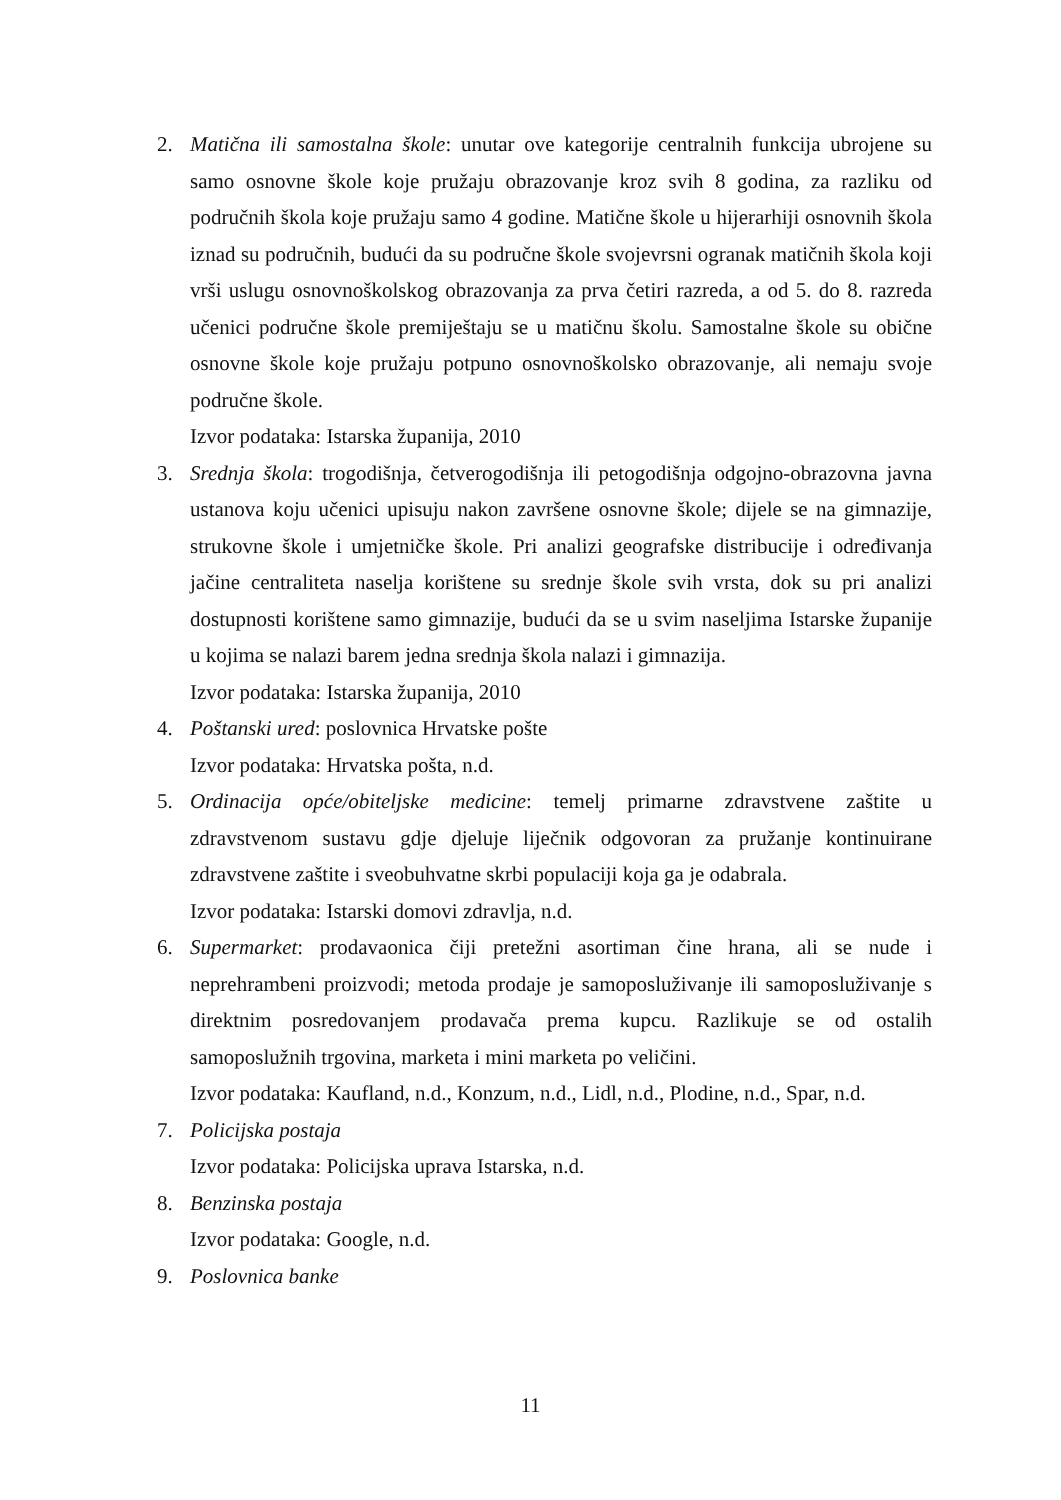2. Matična ili samostalna škole: unutar ove kategorije centralnih funkcija ubrojene su samo osnovne škole koje pružaju obrazovanje kroz svih 8 godina, za razliku od područnih škola koje pružaju samo 4 godine. Matične škole u hijerarhiji osnovnih škola iznad su područnih, budući da su područne škole svojevrsni ogranak matičnih škola koji vrši uslugu osnovnoškolskog obrazovanja za prva četiri razreda, a od 5. do 8. razreda učenici područne škole premiještaju se u matičnu školu. Samostalne škole su obične osnovne škole koje pružaju potpuno osnovnoškolsko obrazovanje, ali nemaju svoje područne škole.
Izvor podataka: Istarska županija, 2010
3. Srednja škola: trogodišnja, četverogodišnja ili petogodišnja odgojno-obrazovna javna ustanova koju učenici upisuju nakon završene osnovne škole; dijele se na gimnazije, strukovne škole i umjetničke škole. Pri analizi geografske distribucije i određivanja jačine centraliteta naselja korištene su srednje škole svih vrsta, dok su pri analizi dostupnosti korištene samo gimnazije, budući da se u svim naseljima Istarske županije u kojima se nalazi barem jedna srednja škola nalazi i gimnazija.
Izvor podataka: Istarska županija, 2010
4. Poštanski ured: poslovnica Hrvatske pošte
Izvor podataka: Hrvatska pošta, n.d.
5. Ordinacija opće/obiteljske medicine: temelj primarne zdravstvene zaštite u zdravstvenom sustavu gdje djeluje liječnik odgovoran za pružanje kontinuirane zdravstvene zaštite i sveobuhvatne skrbi populaciji koja ga je odabrala.
Izvor podataka: Istarski domovi zdravlja, n.d.
6. Supermarket: prodavaonica čiji pretežni asortiman čine hrana, ali se nude i neprehrambeni proizvodi; metoda prodaje je samoposluživanje ili samoposluživanje s direktnim posredovanjem prodavača prema kupcu. Razlikuje se od ostalih samoposlužnih trgovina, marketa i mini marketa po veličini.
Izvor podataka: Kaufland, n.d., Konzum, n.d., Lidl, n.d., Plodine, n.d., Spar, n.d.
7. Policijska postaja
Izvor podataka: Policijska uprava Istarska, n.d.
8. Benzinska postaja
Izvor podataka: Google, n.d.
9. Poslovnica banke
11